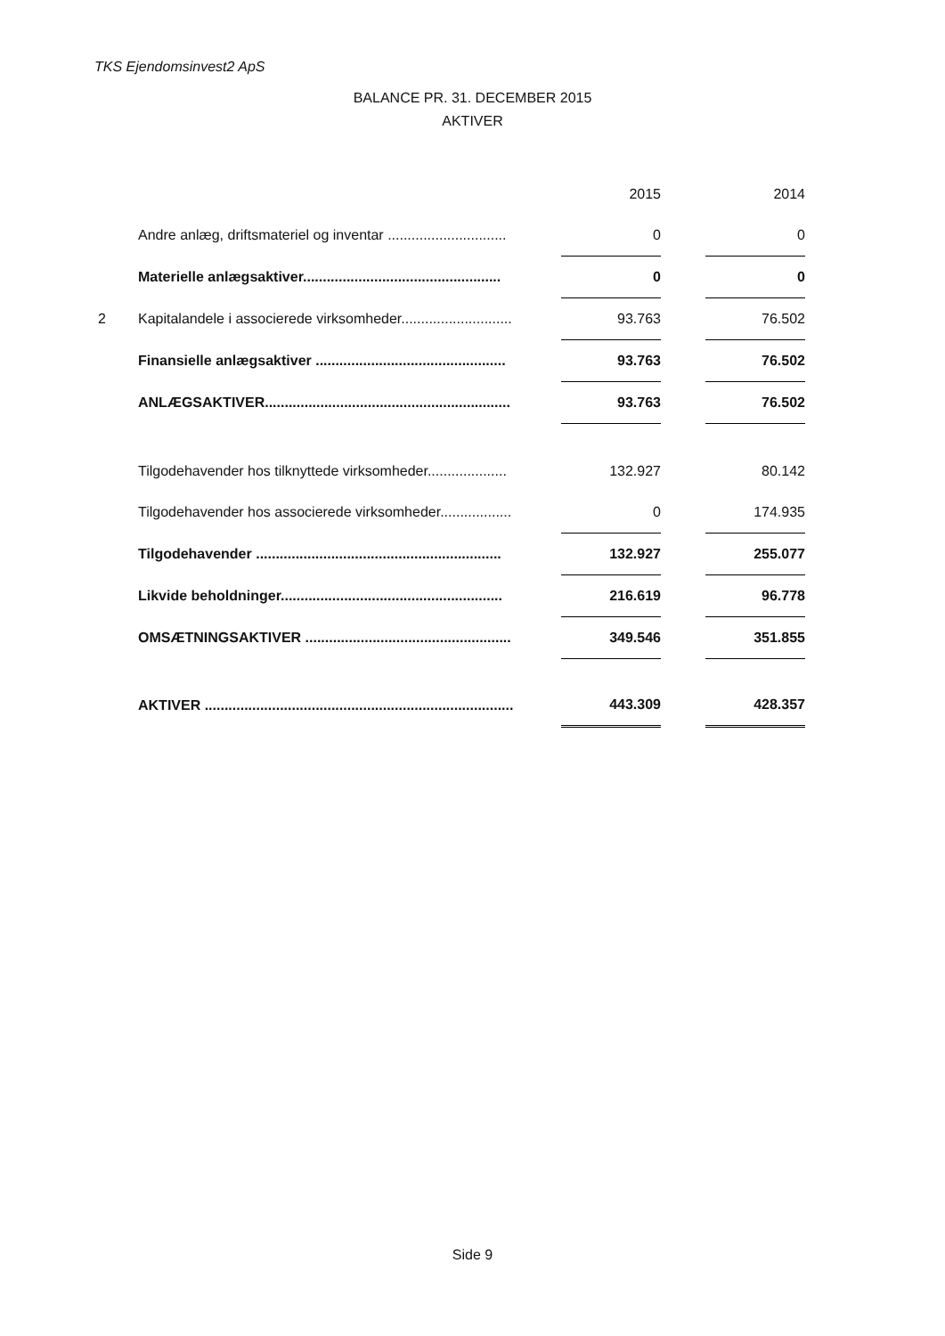TKS Ejendomsinvest2 ApS
BALANCE PR. 31. DECEMBER 2015
AKTIVER
| | | 2015 | | 2014 |
| | Andre anlæg, driftsmateriel og inventar .............................. | 0 | | 0 |
| | Materielle anlægsaktiver.................................................. | 0 | | 0 |
| 2 | Kapitalandele i associerede virksomheder............................ | 93.763 | | 76.502 |
| | Finansielle anlægsaktiver ................................................ | 93.763 | | 76.502 |
| | ANLÆGSAKTIVER.............................................................. | 93.763 | | 76.502 |
| | Tilgodehavender hos tilknyttede virksomheder.................... | 132.927 | | 80.142 |
| | Tilgodehavender hos associerede virksomheder.................. | 0 | | 174.935 |
| | Tilgodehavender .............................................................. | 132.927 | | 255.077 |
| | Likvide beholdninger........................................................ | 216.619 | | 96.778 |
| | OMSÆTNINGSAKTIVER .................................................... | 349.546 | | 351.855 |
| | AKTIVER .............................................................................. | 443.309 | | 428.357 |
Side 9